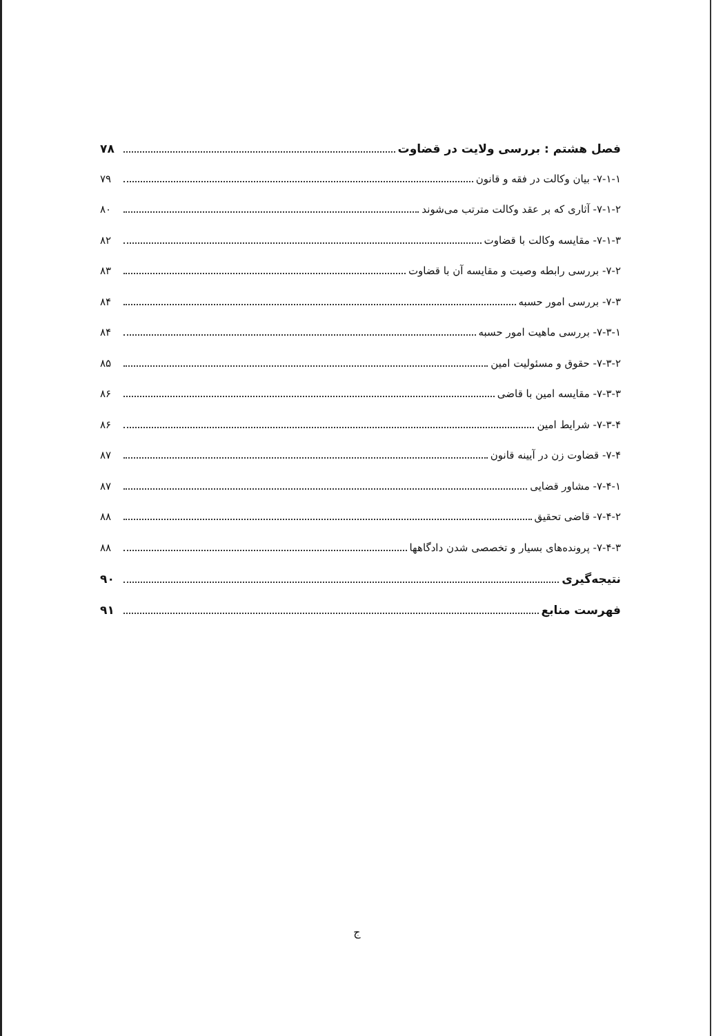فصل هشتم : بررسی ولایت در قضاوت ۷۸
۷-۱-۱- بیان وکالت در فقه و قانون ۷۹
۷-۱-۲- آثاری که بر عقد وکالت مترتب می‌شوند ۸۰
۷-۱-۳- مقایسه وکالت با قضاوت ۸۲
۷-۲- بررسی رابطه وصیت و مقایسه آن با قضاوت ۸۳
۷-۳- بررسی امور حسبه ۸۴
۷-۳-۱- بررسی ماهیت امور حسبه ۸۴
۷-۳-۲- حقوق و مسئولیت امین ۸۵
۷-۳-۳- مقایسه امین با قاضی ۸۶
۷-۳-۴- شرایط امین ۸۶
۷-۴- قضاوت زن در آیینه قانون ۸۷
۷-۴-۱- مشاور قضایی ۸۷
۷-۴-۲- قاضی تحقیق ۸۸
۷-۴-۳- پرونده‌های بسیار و تخصصی شدن دادگاهها ۸۸
نتیجه‌گیری ۹۰
فهرست منابع ۹۱
ج